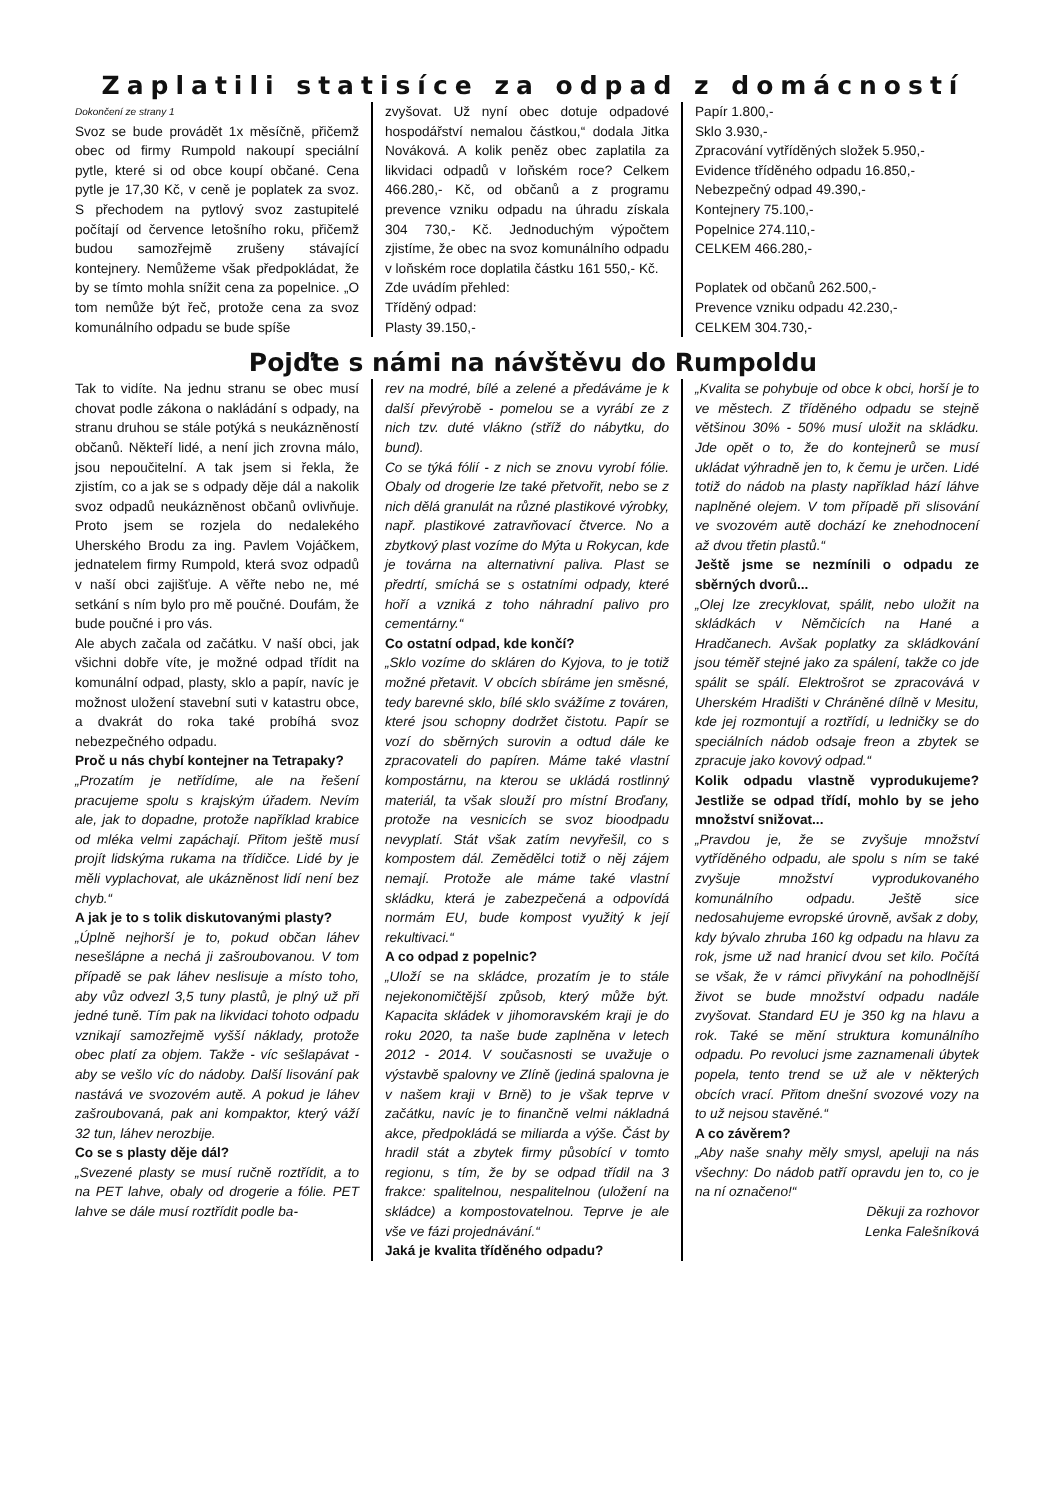Zaplatili statisíce za odpad z domácností
Dokončení ze strany 1
Svoz se bude provádět 1x měsíčně, přičemž obec od firmy Rumpold nakoupí speciální pytle, které si od obce koupí občané. Cena pytle je 17,30 Kč, v ceně je poplatek za svoz. S přechodem na pytlový svoz zastupitelé počítají od července letošního roku, přičemž budou samozřejmě zrušeny stávající kontejnery. Nemůžeme však předpokládat, že by se tímto mohla snížit cena za popelnice. „O tom nemůže být řeč, protože cena za svoz komunálního odpadu se bude spíše
zvyšovat. Už nyní obec dotuje odpadové hospodářství nemalou částkou,“ dodala Jitka Nováková. A kolik peněz obec zaplatila za likvidaci odpadů v loňském roce? Celkem 466.280,- Kč, od občanů a z programu prevence vzniku odpadu na úhradu získala 304 730,- Kč. Jednoduchým výpočtem zjistíme, že obec na svoz komunálního odpadu v loňském roce doplatila částku 161 550,- Kč.
Zde uvádím přehled:
Tříděný odpad:
Plasty 39.150,-
Papír 1.800,-
Sklo 3.930,-
Zpracování vytříděných složek 5.950,-
Evidence tříděného odpadu 16.850,-
Nebezpečný odpad 49.390,-
Kontejnery 75.100,-
Popelnice 274.110,-
CELKEM 466.280,-
Poplatek od občanů 262.500,-
Prevence vzniku odpadu 42.230,-
CELKEM 304.730,-
Pojďte s námi na návštěvu do Rumpoldu
Tak to vidíte. Na jednu stranu se obec musí chovat podle zákona o nakládání s odpady, na stranu druhou se stále potýká s neukázněností občanů. Někteří lidé, a není jich zrovna málo, jsou nepoučitelní. A tak jsem si řekla, že zjistím, co a jak se s odpady děje dál a nakolik svoz odpadů neukázněnost občanů ovlivňuje. Proto jsem se rozjela do nedalekého Uherského Brodu za ing. Pavlem Vojáčkem, jednatelem firmy Rumpold, která svoz odpadů v naší obci zajišťuje. A věřte nebo ne, mé setkání s ním bylo pro mě poučné. Doufám, že bude poučné i pro vás.
Ale abych začala od začátku. V naší obci, jak všichni dobře víte, je možné odpad třídit na komunální odpad, plasty, sklo a papír, navíc je možnost uložení stavební suti v katastru obce, a dvakrát do roka také probíhá svoz nebezpečného odpadu.
Proč u nás chybí kontejner na Tetrapaky?
„Prozatím je netřídíme, ale na řešení pracujeme spolu s krajským úřadem. Nevím ale, jak to dopadne, protože například krabice od mléka velmi zapáchají. Přitom ještě musí projít lidskýma rukama na třídičce. Lidé by je měli vyplachovat, ale ukázněnost lidí není bez chyb.“
A jak je to s tolik diskutovanými plasty?
„Úplně nejhorší je to, pokud občan láhev nesešlápne a nechá ji zašroubovanou. V tom případě se pak láhev neslisuje a místo toho, aby vůz odvezl 3,5 tuny plastů, je plný už při jedné tuně. Tím pak na likvidaci tohoto odpadu vznikají samozřejmě vyšší náklady, protože obec platí za objem. Takže - víc sešlapávat - aby se vešlo víc do nádoby. Další lisování pak nastává ve svozovém autě. A pokud je láhev zašroubovaná, pak ani kompaktor, který váží 32 tun, láhev nerozbije.
Co se s plasty děje dál?
„Svezené plasty se musí ručně roztřídit, a to na PET lahve, obaly od drogerie a fólie. PET lahve se dále musí roztřídit podle ba-
rev na modré, bílé a zelené a předáváme je k další převýrobě - pomelou se a vyrábí ze z nich tzv. duté vlákno (stříž do nábytku, do bund).
Co se týká fólií - z nich se znovu vyrobí fólie. Obaly od drogerie lze také přetvořit, nebo se z nich dělá granulát na různé plastikové výrobky, např. plastikové zatravňovací čtverce. No a zbytkový plast vozíme do Mýta u Rokycan, kde je továrna na alternativní paliva. Plast se předrtí, smíchá se s ostatními odpady, které hoří a vzniká z toho náhradní palivo pro cementárny.“
Co ostatní odpad, kde končí?
„Sklo vozíme do skláren do Kyjova, to je totiž možné přetavit. V obcích sbíráme jen směsné, tedy barevné sklo, bílé sklo svážíme z továren, které jsou schopny dodržet čistotu. Papír se vozí do sběrných surovin a odtud dále ke zpracovateli do papíren. Máme také vlastní kompostárnu, na kterou se ukládá rostlinný materiál, ta však slouží pro místní Broďany, protože na vesnicích se svoz bioodpadu nevyplatí. Stát však zatím nevyřešil, co s kompostem dál. Zemědělci totiž o něj zájem nemají. Protože ale máme také vlastní skládku, která je zabezpečená a odpovídá normám EU, bude kompost využitý k její rekultivaci.“
A co odpad z popelnic?
„Uloží se na skládce, prozatím je to stále nejekonomičtější způsob, který může být. Kapacita skládek v jihomoravském kraji je do roku 2020, ta naše bude zaplněna v letech 2012 - 2014. V současnosti se uvažuje o výstavbě spalovny ve Zlíně (jediná spalovna je v našem kraji v Brně) to je však teprve v začátku, navíc je to finančně velmi nákladná akce, předpokládá se miliarda a výše. Část by hradil stát a zbytek firmy působící v tomto regionu, s tím, že by se odpad třídil na 3 frakce: spalitelnou, nespalitelnou (uložení na skládce) a kompostovatelnou. Teprve je ale vše ve fázi projednávání.“
Jaká je kvalita tříděného odpadu?
„Kvalita se pohybuje od obce k obci, horší je to ve městech. Z tříděného odpadu se stejně většinou 30% - 50% musí uložit na skládku. Jde opět o to, že do kontejnerů se musí ukládat výhradně jen to, k čemu je určen. Lidé totiž do nádob na plasty například hází láhve naplněné olejem. V tom případě při slisování ve svozovém autě dochází ke znehodnocení až dvou třetin plastů.“
Ještě jsme se nezmínili o odpadu ze sběrných dvorů...
„Olej lze zrecyklovat, spálit, nebo uložit na skládkách v Němčicích na Hané a Hradčanech. Avšak poplatky za skládkování jsou téměř stejné jako za spálení, takže co jde spálit se spálí. Elektrošrot se zpracovává v Uherském Hradišti v Chráněné dílně v Mesitu, kde jej rozmontují a roztřídí, u ledničky se do speciálních nádob odsaje freon a zbytek se zpracuje jako kovový odpad.“
Kolik odpadu vlastně vyprodukujeme? Jestliže se odpad třídí, mohlo by se jeho množství snižovat...
„Pravdou je, že se zvyšuje množství vytříděného odpadu, ale spolu s ním se také zvyšuje množství vyprodukovaného komunálního odpadu. Ještě sice nedosahujeme evropské úrovně, avšak z doby, kdy bývalo zhruba 160 kg odpadu na hlavu za rok, jsme už nad hranicí dvou set kilo. Počítá se však, že v rámci přivykání na pohodlnější život se bude množství odpadu nadále zvyšovat. Standard EU je 350 kg na hlavu a rok. Také se mění struktura komunálního odpadu. Po revoluci jsme zaznamenali úbytek popela, tento trend se už ale v některých obcích vrací. Přitom dnešní svozové vozy na to už nejsou stavěné.“
A co závěrem?
„Aby naše snahy měly smysl, apeluji na nás všechny: Do nádob patří opravdu jen to, co je na ní označeno!“
Děkuji za rozhovor
Lenka Falešníková